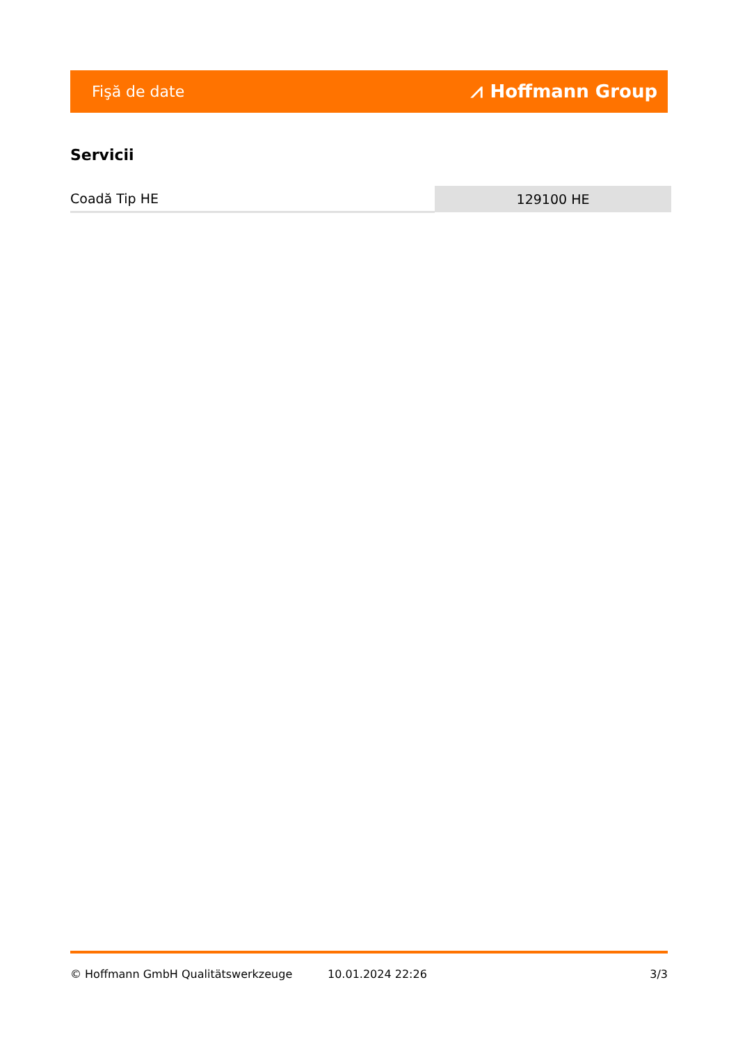Fişă de date ⩘ Hoffmann Group
Servicii
| Coadă Tip HE | 129100 HE |
© Hoffmann GmbH Qualitätswerkzeuge 10.01.2024 22:26 3/3